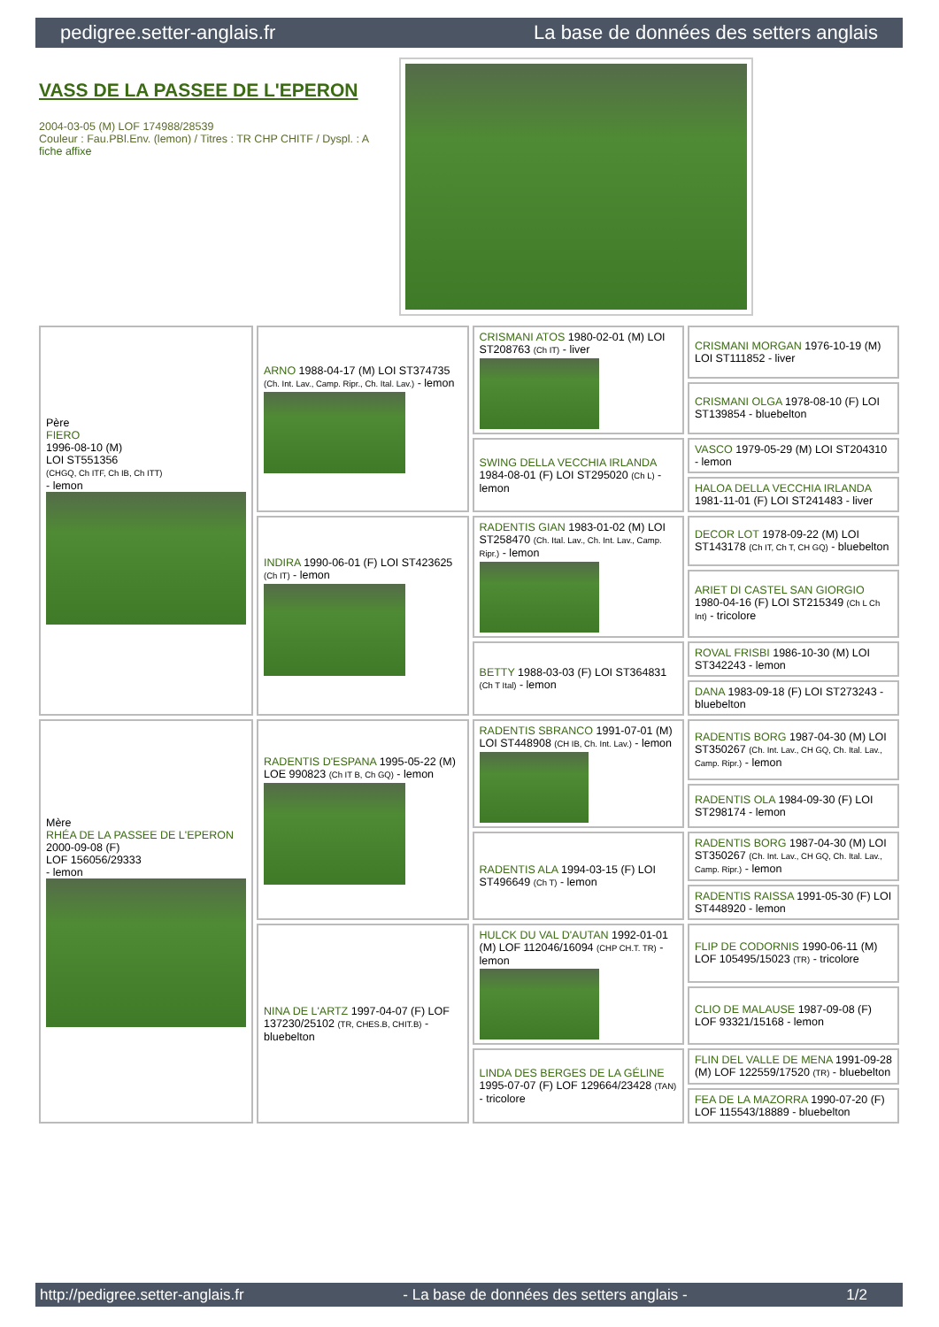pedigree.setter-anglais.fr La base de données des setters anglais
VASS DE LA PASSEE DE L'EPERON
2004-03-05 (M) LOF 174988/28539
Couleur : Fau.PBl.Env. (lemon) / Titres : TR CHP CHITF / Dyspl. : A
fiche affixe
| Père FIERO 1996-08-10 (M) LOI ST551356 (CHGQ, Ch ITF, Ch IB, Ch ITT) - lemon | ARNO 1988-04-17 (M) LOI ST374735 (Ch. Int. Lav., Camp. Ripr., Ch. Ital. Lav.) - lemon | CRISMANI ATOS 1980-02-01 (M) LOI ST208763 (Ch IT) - liver | CRISMANI MORGAN 1976-10-19 (M) LOI ST111852 - liver |
| | | | CRISMANI OLGA 1978-08-10 (F) LOI ST139854 - bluebelton |
| | | SWING DELLA VECCHIA IRLANDA 1984-08-01 (F) LOI ST295020 (Ch L) - lemon | VASCO 1979-05-29 (M) LOI ST204310 - lemon |
| | | | HALOA DELLA VECCHIA IRLANDA 1981-11-01 (F) LOI ST241483 - liver |
| | INDIRA 1990-06-01 (F) LOI ST423625 (Ch IT) - lemon | RADENTIS GIAN 1983-01-02 (M) LOI ST258470 (Ch. Ital. Lav., Ch. Int. Lav., Camp. Ripr.) - lemon | DECOR LOT 1978-09-22 (M) LOI ST143178 (Ch IT, Ch T, CH GQ) - bluebelton |
| | | | ARIET DI CASTEL SAN GIORGIO 1980-04-16 (F) LOI ST215349 (Ch L Ch Int) - tricolore |
| | | BETTY 1988-03-03 (F) LOI ST364831 (Ch T Ital) - lemon | ROVAL FRISBI 1986-10-30 (M) LOI ST342243 - lemon |
| | | | DANA 1983-09-18 (F) LOI ST273243 - bluebelton |
| Mère RHÉA DE LA PASSEE DE L'EPERON 2000-09-08 (F) LOF 156056/29333 - lemon | RADENTIS D'ESPANA 1995-05-22 (M) LOE 990823 (Ch IT B, Ch GQ) - lemon | RADENTIS SBRANCO 1991-07-01 (M) LOI ST448908 (CH IB, Ch. Int. Lav.) - lemon | RADENTIS BORG 1987-04-30 (M) LOI ST350267 (Ch. Int. Lav., CH GQ, Ch. Ital. Lav., Camp. Ripr.) - lemon |
| | | | RADENTIS OLA 1984-09-30 (F) LOI ST298174 - lemon |
| | | RADENTIS ALA 1994-03-15 (F) LOI ST496649 (Ch T) - lemon | RADENTIS BORG 1987-04-30 (M) LOI ST350267 (Ch. Int. Lav., CH GQ, Ch. Ital. Lav., Camp. Ripr.) - lemon |
| | | | RADENTIS RAISSA 1991-05-30 (F) LOI ST448920 - lemon |
| | NINA DE L'ARTZ 1997-04-07 (F) LOF 137230/25102 (TR, CHES.B, CHIT.B) - bluebelton | HULCK DU VAL D'AUTAN 1992-01-01 (M) LOF 112046/16094 (CHP CH.T. TR) - lemon | FLIP DE CODORNIS 1990-06-11 (M) LOF 105495/15023 (TR) - tricolore |
| | | | CLIO DE MALAUSE 1987-09-08 (F) LOF 93321/15168 - lemon |
| | | LINDA DES BERGES DE LA GÉLINE 1995-07-07 (F) LOF 129664/23428 (TAN) - tricolore | FLIN DEL VALLE DE MENA 1991-09-28 (M) LOF 122559/17520 (TR) - bluebelton |
| | | | FEA DE LA MAZORRA 1990-07-20 (F) LOF 115543/18889 - bluebelton |
http://pedigree.setter-anglais.fr - La base de données des setters anglais - 1/2